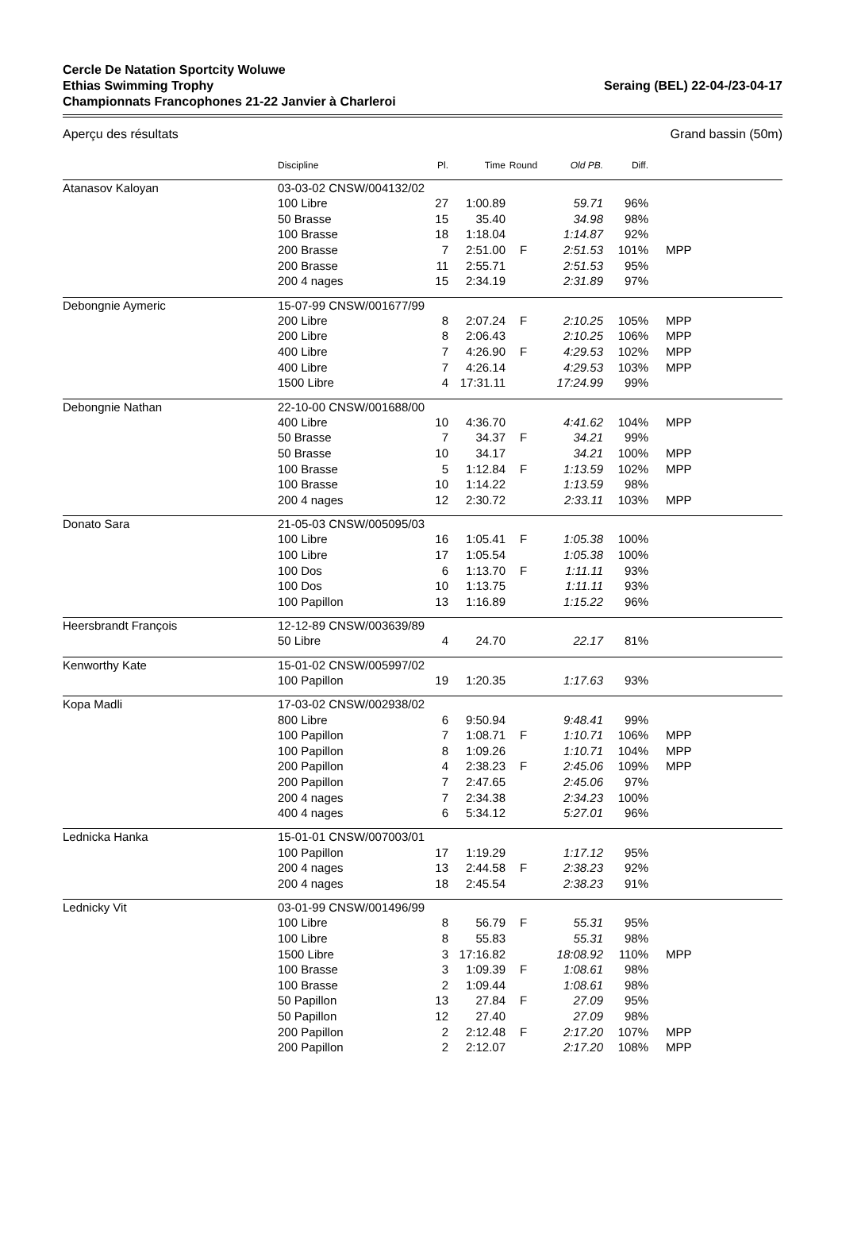Cercle De Natation Sportcity Woluwe
Ethias Swimming Trophy
Championnats Francophones 21-22 Janvier à Charleroi
Seraing (BEL) 22-04-/23-04-17
Aperçu des résultats Grand bassin (50m)
| | Discipline | Pl. | Time | Round | Old PB. | Diff. | |
| --- | --- | --- | --- | --- | --- | --- | --- |
| Atanasov Kaloyan | 03-03-02 CNSW/004132/02 | | | | | | |
| | 100 Libre | 27 | 1:00.89 | | 59.71 | 96% | |
| | 50 Brasse | 15 | 35.40 | | 34.98 | 98% | |
| | 100 Brasse | 18 | 1:18.04 | | 1:14.87 | 92% | |
| | 200 Brasse | 7 | 2:51.00 | F | 2:51.53 | 101% | MPP |
| | 200 Brasse | 11 | 2:55.71 | | 2:51.53 | 95% | |
| | 200 4 nages | 15 | 2:34.19 | | 2:31.89 | 97% | |
| Debongnie Aymeric | 15-07-99 CNSW/001677/99 | | | | | | |
| | 200 Libre | 8 | 2:07.24 | F | 2:10.25 | 105% | MPP |
| | 200 Libre | 8 | 2:06.43 | | 2:10.25 | 106% | MPP |
| | 400 Libre | 7 | 4:26.90 | F | 4:29.53 | 102% | MPP |
| | 400 Libre | 7 | 4:26.14 | | 4:29.53 | 103% | MPP |
| | 1500 Libre | 4 | 17:31.11 | | 17:24.99 | 99% | |
| Debongnie Nathan | 22-10-00 CNSW/001688/00 | | | | | | |
| | 400 Libre | 10 | 4:36.70 | | 4:41.62 | 104% | MPP |
| | 50 Brasse | 7 | 34.37 | F | 34.21 | 99% | |
| | 50 Brasse | 10 | 34.17 | | 34.21 | 100% | MPP |
| | 100 Brasse | 5 | 1:12.84 | F | 1:13.59 | 102% | MPP |
| | 100 Brasse | 10 | 1:14.22 | | 1:13.59 | 98% | |
| | 200 4 nages | 12 | 2:30.72 | | 2:33.11 | 103% | MPP |
| Donato Sara | 21-05-03 CNSW/005095/03 | | | | | | |
| | 100 Libre | 16 | 1:05.41 | F | 1:05.38 | 100% | |
| | 100 Libre | 17 | 1:05.54 | | 1:05.38 | 100% | |
| | 100 Dos | 6 | 1:13.70 | F | 1:11.11 | 93% | |
| | 100 Dos | 10 | 1:13.75 | | 1:11.11 | 93% | |
| | 100 Papillon | 13 | 1:16.89 | | 1:15.22 | 96% | |
| Heersbrandt François | 12-12-89 CNSW/003639/89 | | | | | | |
| | 50 Libre | 4 | 24.70 | | 22.17 | 81% | |
| Kenworthy Kate | 15-01-02 CNSW/005997/02 | | | | | | |
| | 100 Papillon | 19 | 1:20.35 | | 1:17.63 | 93% | |
| Kopa Madli | 17-03-02 CNSW/002938/02 | | | | | | |
| | 800 Libre | 6 | 9:50.94 | | 9:48.41 | 99% | |
| | 100 Papillon | 7 | 1:08.71 | F | 1:10.71 | 106% | MPP |
| | 100 Papillon | 8 | 1:09.26 | | 1:10.71 | 104% | MPP |
| | 200 Papillon | 4 | 2:38.23 | F | 2:45.06 | 109% | MPP |
| | 200 Papillon | 7 | 2:47.65 | | 2:45.06 | 97% | |
| | 200 4 nages | 7 | 2:34.38 | | 2:34.23 | 100% | |
| | 400 4 nages | 6 | 5:34.12 | | 5:27.01 | 96% | |
| Lednicka Hanka | 15-01-01 CNSW/007003/01 | | | | | | |
| | 100 Papillon | 17 | 1:19.29 | | 1:17.12 | 95% | |
| | 200 4 nages | 13 | 2:44.58 | F | 2:38.23 | 92% | |
| | 200 4 nages | 18 | 2:45.54 | | 2:38.23 | 91% | |
| Lednicky Vit | 03-01-99 CNSW/001496/99 | | | | | | |
| | 100 Libre | 8 | 56.79 | F | 55.31 | 95% | |
| | 100 Libre | 8 | 55.83 | | 55.31 | 98% | |
| | 1500 Libre | 3 | 17:16.82 | | 18:08.92 | 110% | MPP |
| | 100 Brasse | 3 | 1:09.39 | F | 1:08.61 | 98% | |
| | 100 Brasse | 2 | 1:09.44 | | 1:08.61 | 98% | |
| | 50 Papillon | 13 | 27.84 | F | 27.09 | 95% | |
| | 50 Papillon | 12 | 27.40 | | 27.09 | 98% | |
| | 200 Papillon | 2 | 2:12.48 | F | 2:17.20 | 107% | MPP |
| | 200 Papillon | 2 | 2:12.07 | | 2:17.20 | 108% | MPP |